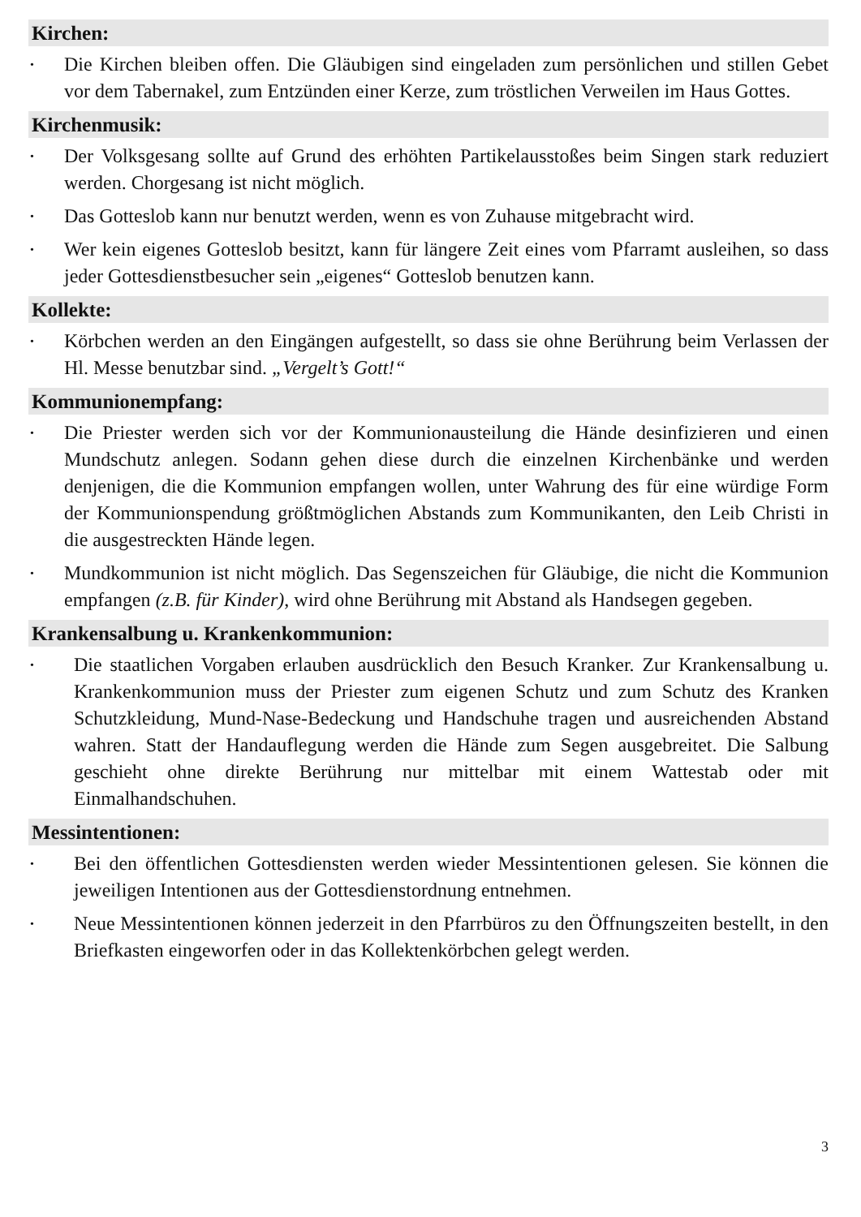Kirchen:
• Die Kirchen bleiben offen. Die Gläubigen sind eingeladen zum persönlichen und stillen Gebet vor dem Tabernakel, zum Entzünden einer Kerze, zum tröstlichen Verweilen im Haus Gottes.
Kirchenmusik:
• Der Volksgesang sollte auf Grund des erhöhten Partikelausstoßes beim Singen stark reduziert werden. Chorgesang ist nicht möglich.
• Das Gotteslob kann nur benutzt werden, wenn es von Zuhause mitgebracht wird.
• Wer kein eigenes Gotteslob besitzt, kann für längere Zeit eines vom Pfarramt ausleihen, so dass jeder Gottesdienstbesucher sein „eigenes“ Gotteslob benutzen kann.
Kollekte:
• Körbchen werden an den Eingängen aufgestellt, so dass sie ohne Berührung beim Verlassen der Hl. Messe benutzbar sind. „Vergelt’s Gott!“
Kommunionempfang:
• Die Priester werden sich vor der Kommunionausteilung die Hände desinfizieren und einen Mundschutz anlegen. Sodann gehen diese durch die einzelnen Kirchenbänke und werden denjenigen, die die Kommunion empfangen wollen, unter Wahrung des für eine würdige Form der Kommunionspendung größtmöglichen Abstands zum Kommunikanten, den Leib Christi in die ausgestreckten Hände legen.
• Mundkommunion ist nicht möglich. Das Segenszeichen für Gläubige, die nicht die Kommunion empfangen (z.B. für Kinder), wird ohne Berührung mit Abstand als Handsegen gegeben.
Krankensalbung u. Krankenkommunion:
• Die staatlichen Vorgaben erlauben ausdrücklich den Besuch Kranker. Zur Krankensalbung u. Krankenkommunion muss der Priester zum eigenen Schutz und zum Schutz des Kranken Schutzkleidung, Mund-Nase-Bedeckung und Handschuhe tragen und ausreichenden Abstand wahren. Statt der Handauflegung werden die Hände zum Segen ausgebreitet. Die Salbung geschieht ohne direkte Berührung nur mittelbar mit einem Wattestab oder mit Einmalhandschuhen.
Messintentionen:
• Bei den öffentlichen Gottesdiensten werden wieder Messintentionen gelesen. Sie können die jeweiligen Intentionen aus der Gottesdienstordnung entnehmen.
• Neue Messintentionen können jederzeit in den Pfarrbüros zu den Öffnungszeiten bestellt, in den Briefkasten eingeworfen oder in das Kollektenkörbchen gelegt werden.
3